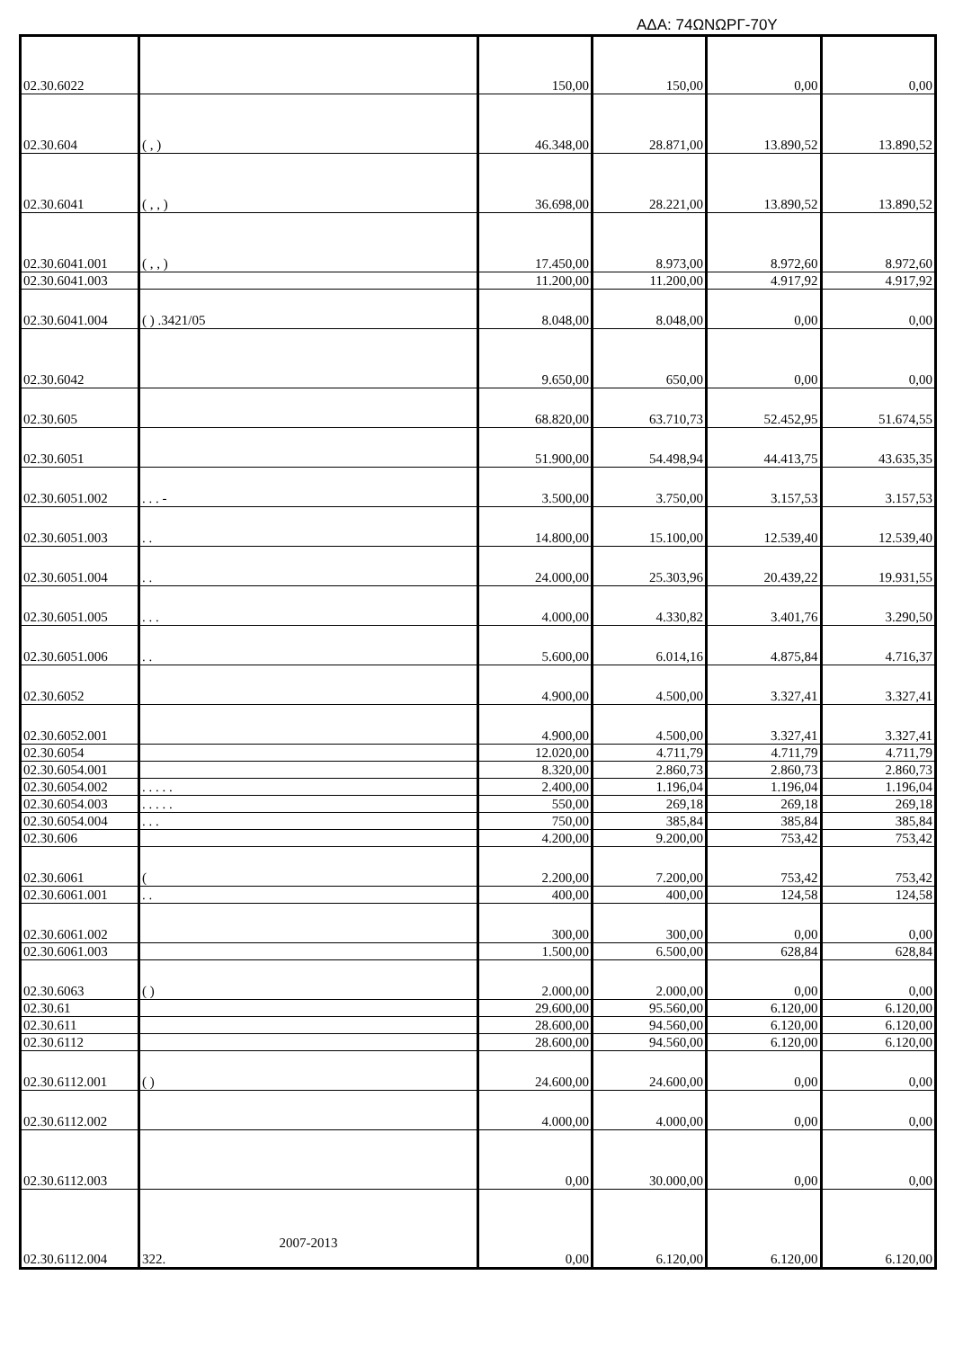ΑΔΑ: 74ΩΝΩΡΓ-70Υ
| 02.30.6022 | | 150,00 | 150,00 | 0,00 | 0,00 |
| 02.30.604 | ( , ) | 46.348,00 | 28.871,00 | 13.890,52 | 13.890,52 |
| 02.30.6041 | ( , , ) | 36.698,00 | 28.221,00 | 13.890,52 | 13.890,52 |
| 02.30.6041.001 | ( , , ) | 17.450,00 | 8.973,00 | 8.972,60 | 8.972,60 |
| 02.30.6041.003 | | 11.200,00 | 11.200,00 | 4.917,92 | 4.917,92 |
| 02.30.6041.004 | ( ) .3421/05 | 8.048,00 | 8.048,00 | 0,00 | 0,00 |
| 02.30.6042 | | 9.650,00 | 650,00 | 0,00 | 0,00 |
| 02.30.605 | | 68.820,00 | 63.710,73 | 52.452,95 | 51.674,55 |
| 02.30.6051 | | 51.900,00 | 54.498,94 | 44.413,75 | 43.635,35 |
| 02.30.6051.002 | . . . - | 3.500,00 | 3.750,00 | 3.157,53 | 3.157,53 |
| 02.30.6051.003 | . . | 14.800,00 | 15.100,00 | 12.539,40 | 12.539,40 |
| 02.30.6051.004 | . . | 24.000,00 | 25.303,96 | 20.439,22 | 19.931,55 |
| 02.30.6051.005 | . . . | 4.000,00 | 4.330,82 | 3.401,76 | 3.290,50 |
| 02.30.6051.006 | . . | 5.600,00 | 6.014,16 | 4.875,84 | 4.716,37 |
| 02.30.6052 | | 4.900,00 | 4.500,00 | 3.327,41 | 3.327,41 |
| 02.30.6052.001 | | 4.900,00 | 4.500,00 | 3.327,41 | 3.327,41 |
| 02.30.6054 | | 12.020,00 | 4.711,79 | 4.711,79 | 4.711,79 |
| 02.30.6054.001 | | 8.320,00 | 2.860,73 | 2.860,73 | 2.860,73 |
| 02.30.6054.002 | . . . . . | 2.400,00 | 1.196,04 | 1.196,04 | 1.196,04 |
| 02.30.6054.003 | . . . . . | 550,00 | 269,18 | 269,18 | 269,18 |
| 02.30.6054.004 | . . . | 750,00 | 385,84 | 385,84 | 385,84 |
| 02.30.606 | | 4.200,00 | 9.200,00 | 753,42 | 753,42 |
| 02.30.6061 | ( | 2.200,00 | 7.200,00 | 753,42 | 753,42 |
| 02.30.6061.001 | . . | 400,00 | 400,00 | 124,58 | 124,58 |
| 02.30.6061.002 | | 300,00 | 300,00 | 0,00 | 0,00 |
| 02.30.6061.003 | | 1.500,00 | 6.500,00 | 628,84 | 628,84 |
| 02.30.6063 | ( ) | 2.000,00 | 2.000,00 | 0,00 | 0,00 |
| 02.30.61 | | 29.600,00 | 95.560,00 | 6.120,00 | 6.120,00 |
| 02.30.611 | | 28.600,00 | 94.560,00 | 6.120,00 | 6.120,00 |
| 02.30.6112 | | 28.600,00 | 94.560,00 | 6.120,00 | 6.120,00 |
| 02.30.6112.001 | ( ) | 24.600,00 | 24.600,00 | 0,00 | 0,00 |
| 02.30.6112.002 | | 4.000,00 | 4.000,00 | 0,00 | 0,00 |
| 02.30.6112.003 | | 0,00 | 30.000,00 | 0,00 | 0,00 |
| 02.30.6112.004 | 2007-2013 322. | 0,00 | 6.120,00 | 6.120,00 | 6.120,00 |